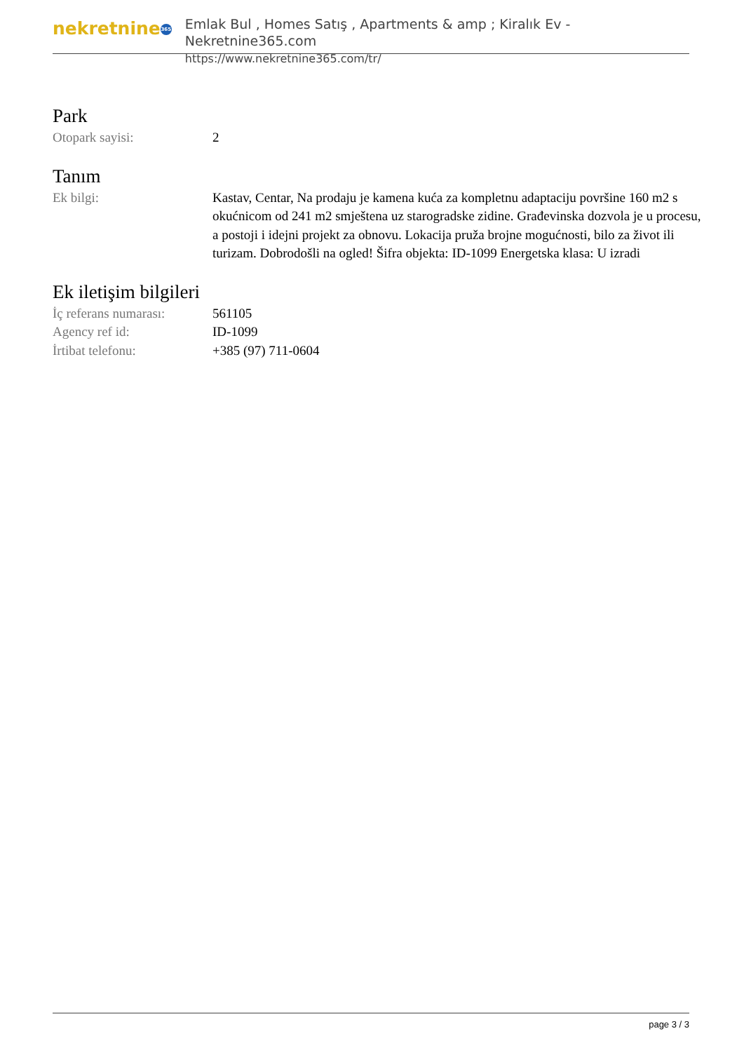nekretnine 365
Emlak Bul , Homes Satış , Apartments & amp ; Kiralık Ev - Nekretnine365.com
https://www.nekretnine365.com/tr/
Park
| Otopark sayisi: | 2 |
Tanım
| Ek bilgi: | Kastav, Centar, Na prodaju je kamena kuća za kompletnu adaptaciju površine 160 m2 s okućnicom od 241 m2 smještena uz starogradske zidine. Građevinska dozvola je u procesu, a postoji i idejni projekt za obnovu. Lokacija pruža brojne mogućnosti, bilo za život ili turizam. Dobrodošli na ogled! Šifra objekta: ID-1099 Energetska klasa: U izradi |
Ek iletişim bilgileri
| İç referans numarası: | 561105 |
| Agency ref id: | ID-1099 |
| İrtibat telefonu: | +385 (97) 711-0604 |
page 3 / 3